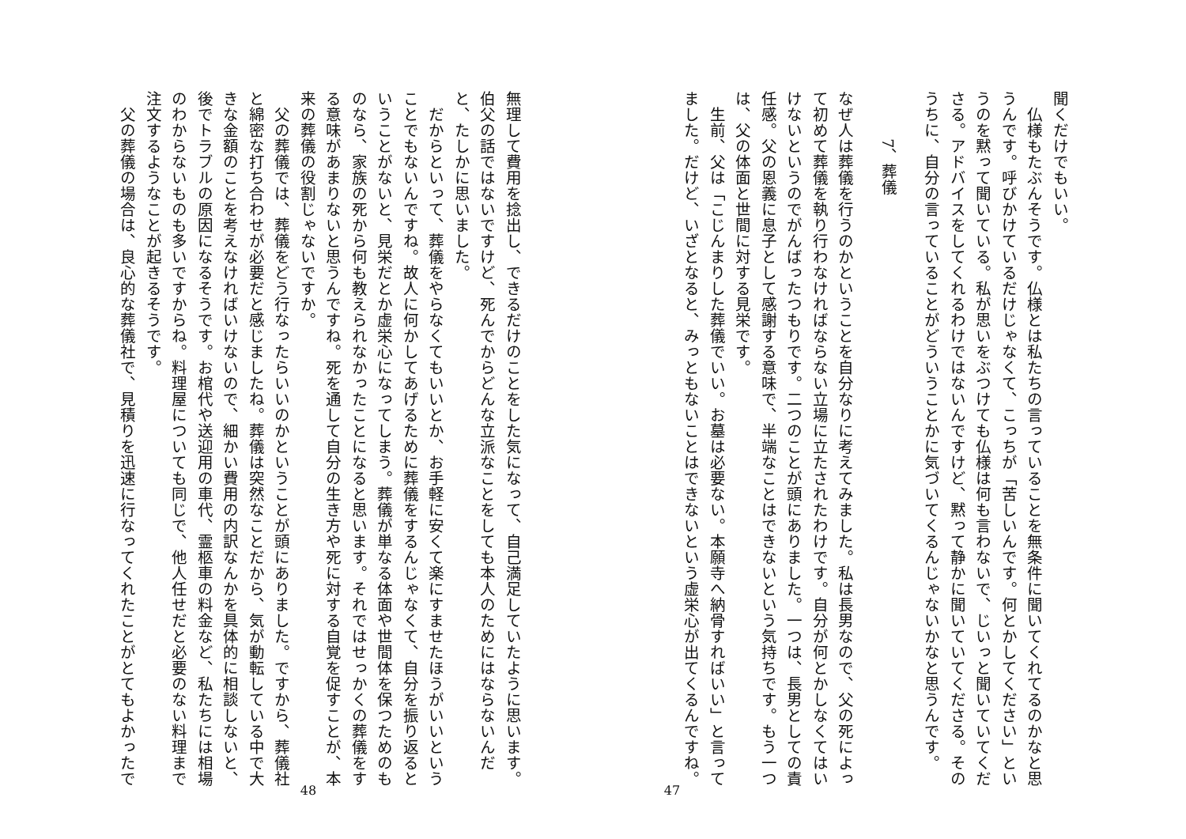聞くだけでもいい。
　仏様もたぶんそうです。仏様とは私たちの言っていることを無条件に聞いてくれてるのかなと思うんです。呼びかけているだけじゃなくて、こっちが「苦しいんです。何とかしてください」というのを黙って聞いている。私が思いをぶつけても仏様は何も言わないで、じいっと聞いていてくださる。アドバイスをしてくれるわけではないんですけど、黙って静かに聞いていてくださる。そのうちに、自分の言っていることがどういうことかに気づいてくるんじゃないかなと思うんです。
7、葬儀
なぜ人は葬儀を行うのかということを自分なりに考えてみました。私は長男なので、父の死によって初めて葬儀を執り行わなければならない立場に立たされたわけです。自分が何とかしなくてはいけないというのでがんばったつもりです。二つのことが頭にありました。一つは、長男としての責任感。父の恩義に息子として感謝する意味で、半端なことはできないという気持ちです。もう一つは、父の体面と世間に対する見栄です。
　生前、父は「こじんまりした葬儀でいい。お墓は必要ない。本願寺へ納骨すればいい」と言ってました。だけど、いざとなると、みっともないことはできないという虚栄心が出てくるんですね。
47
無理して費用を捻出し、できるだけのことをした気になって、自己満足していたように思います。伯父の話ではないですけど、死んでからどんな立派なことをしても本人のためにはならないんだと、たしかに思いました。
　だからといって、葬儀をやらなくてもいいとか、お手軽に安くて楽にすませたほうがいいということでもないんですね。故人に何かしてあげるために葬儀をするんじゃなくて、自分を振り返るということがないと、見栄だとか虚栄心になってしまう。葬儀が単なる体面や世間体を保つためのものなら、家族の死から何も教えられなかったことになると思います。それではせっかくの葬儀をする意味があまりないと思うんですね。死を通して自分の生き方や死に対する自覚を促すことが、本来の葬儀の役割じゃないですか。
　父の葬儀では、葬儀をどう行なったらいいのかということが頭にありました。ですから、葬儀社と綿密な打ち合わせが必要だと感じましたね。葬儀は突然なことだから、気が動転している中で大きな金額のことを考えなければいけないので、細かい費用の内訳なんかを具体的に相談しないと、後でトラブルの原因になるそうです。お棺代や送迎用の車代、霊柩車の料金など、私たちには相場のわからないものも多いですからね。料理屋についても同じで、他人任せだと必要のない料理まで注文するようなことが起きるそうです。
　父の葬儀の場合は、良心的な葬儀社で、見積りを迅速に行なってくれたことがとてもよかったで
48